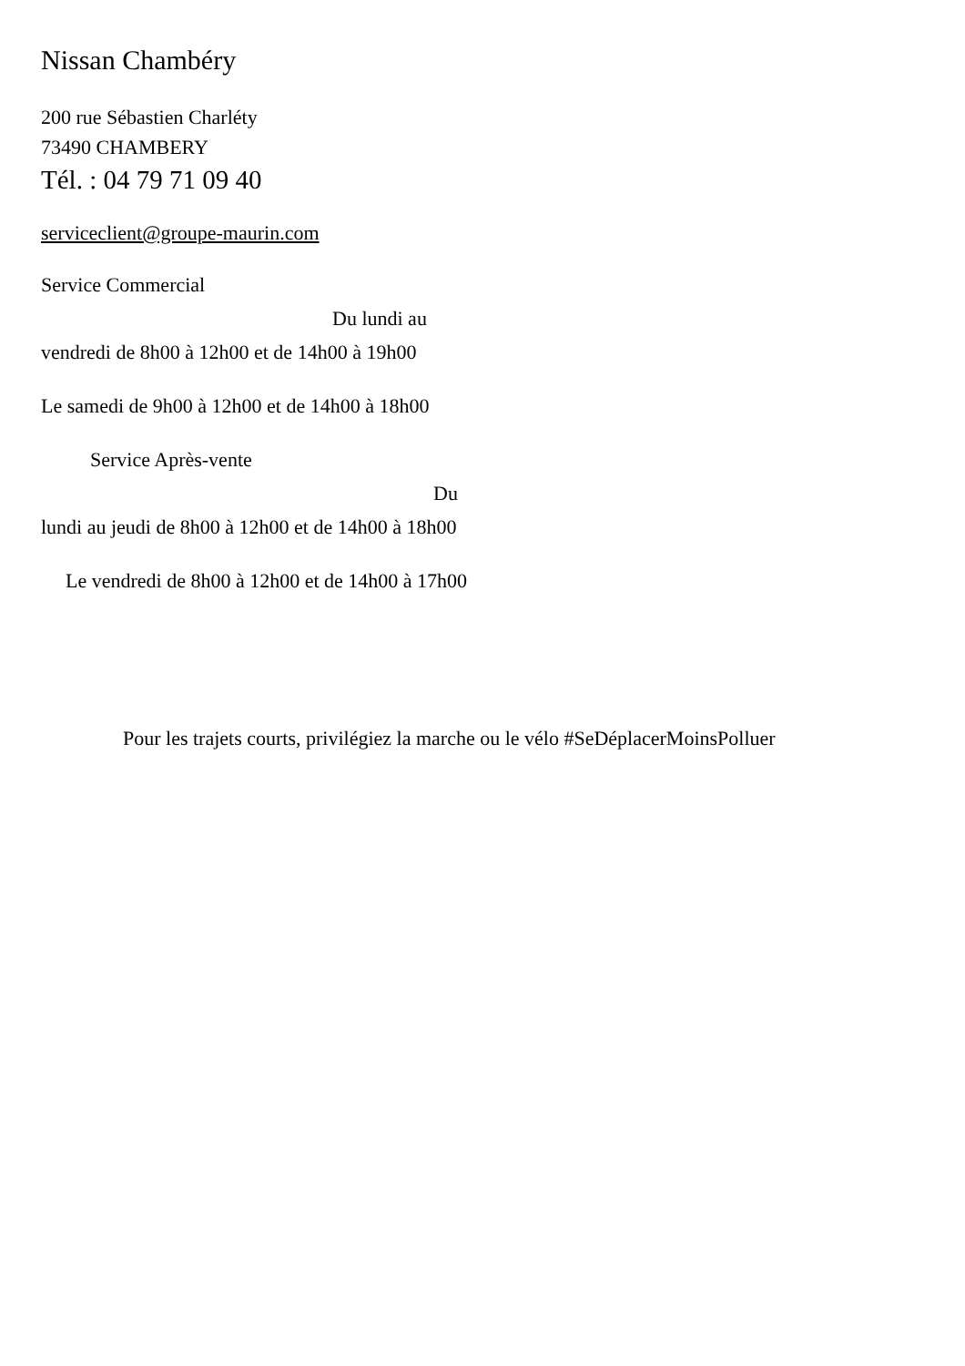Nissan Chambéry
200 rue Sébastien Charléty
73490 CHAMBERY
Tél. : 04 79 71 09 40
serviceclient@groupe-maurin.com
Service Commercial
Du lundi au
vendredi de 8h00 à 12h00 et de 14h00 à 19h00
Le samedi de 9h00 à 12h00 et de 14h00 à 18h00
Service Après-vente
Du
lundi au jeudi de 8h00 à 12h00 et de 14h00 à 18h00
Le vendredi de 8h00 à 12h00 et de 14h00 à 17h00
Pour les trajets courts, privilégiez la marche ou le vélo #SeDéplacerMoinsPolluer